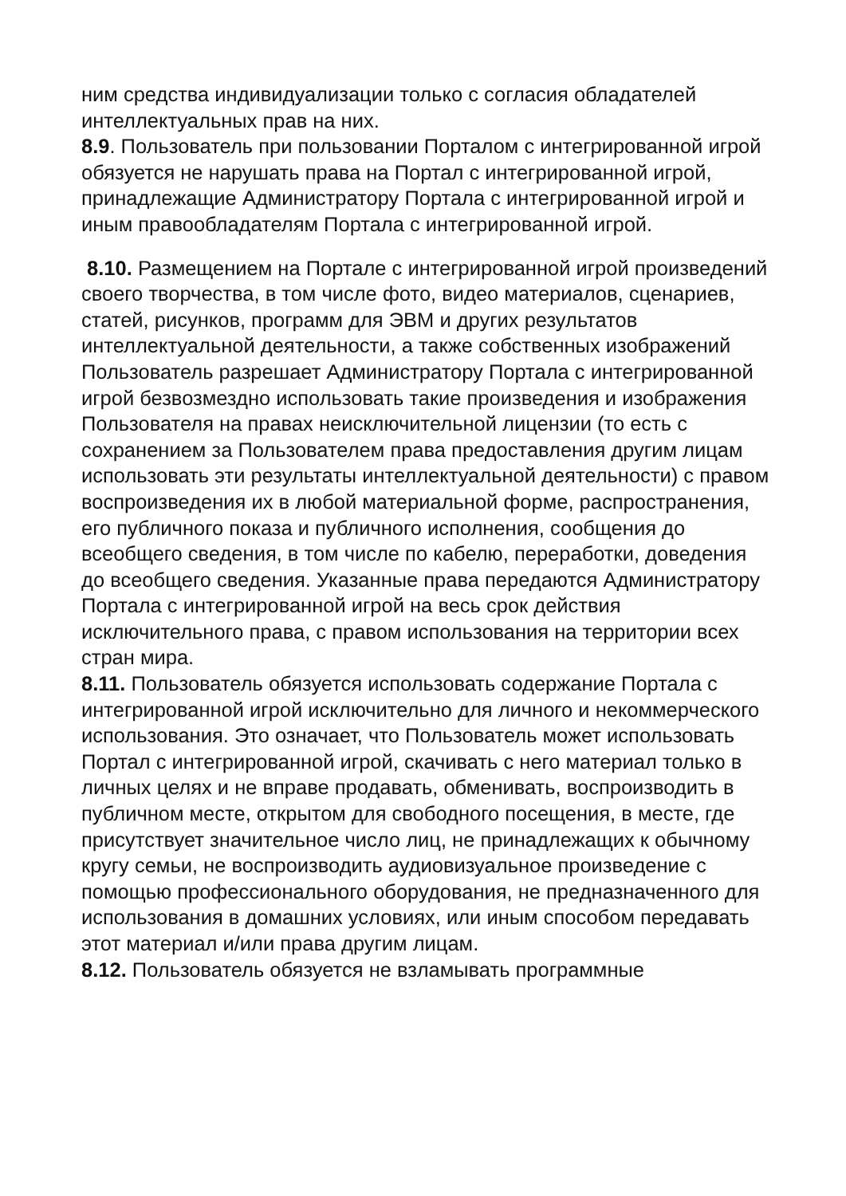ним средства индивидуализации только с согласия обладателей интеллектуальных прав на них.
8.9. Пользователь при пользовании Порталом с интегрированной игрой обязуется не нарушать права на Портал с интегрированной игрой, принадлежащие Администратору Портала с интегрированной игрой и иным правообладателям Портала с интегрированной игрой.
8.10. Размещением на Портале с интегрированной игрой произведений своего творчества, в том числе фото, видео материалов, сценариев, статей, рисунков, программ для ЭВМ и других результатов интеллектуальной деятельности, а также собственных изображений Пользователь разрешает Администратору Портала с интегрированной игрой безвозмездно использовать такие произведения и изображения Пользователя на правах неисключительной лицензии (то есть с сохранением за Пользователем права предоставления другим лицам использовать эти результаты интеллектуальной деятельности) с правом воспроизведения их в любой материальной форме, распространения, его публичного показа и публичного исполнения, сообщения до всеобщего сведения, в том числе по кабелю, переработки, доведения до всеобщего сведения. Указанные права передаются Администратору Портала с интегрированной игрой на весь срок действия исключительного права, с правом использования на территории всех стран мира.
8.11. Пользователь обязуется использовать содержание Портала с интегрированной игрой исключительно для личного и некоммерческого использования. Это означает, что Пользователь может использовать Портал с интегрированной игрой, скачивать с него материал только в личных целях и не вправе продавать, обменивать, воспроизводить в публичном месте, открытом для свободного посещения, в месте, где присутствует значительное число лиц, не принадлежащих к обычному кругу семьи, не воспроизводить аудиовизуальное произведение с помощью профессионального оборудования, не предназначенного для использования в домашних условиях, или иным способом передавать этот материал и/или права другим лицам.
8.12. Пользователь обязуется не взламывать программные